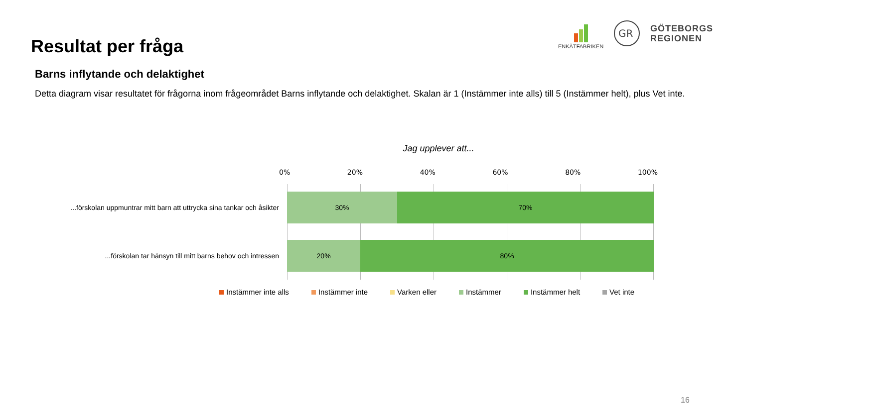Resultat per fråga
ENKÄTFABRIKEN
GR
GÖTEBORGS
REGIONEN
Barns inflytande och delaktighet
Detta diagram visar resultatet för frågorna inom frågeområdet Barns inflytande och delaktighet. Skalan är 1 (Instämmer inte alls) till 5 (Instämmer helt), plus Vet inte.
Jag upplever att...
0% 20% 40% 60% 80% 100%
...förskolan uppmuntrar mitt barn att uttrycka sina tankar och åsikter
30% 70%
...förskolan tar hänsyn till mitt barns behov och intressen
20% 80%
Instämmer inte alls Instämmer inte Varken eller Instämmer Instämmer helt Vet inte
16